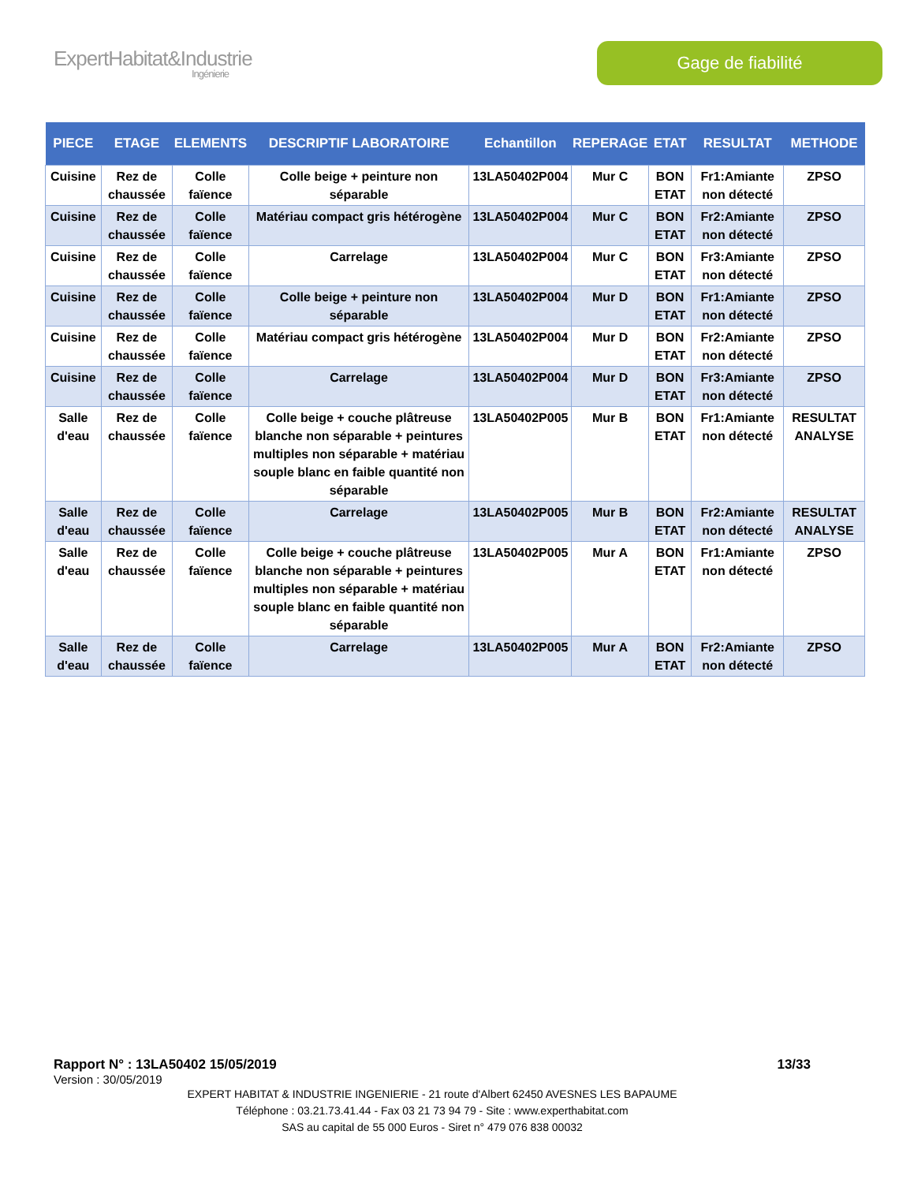ExpertHabitat&Industrie
Ingénierie
Gage de fiabilité
| PIECE | ETAGE | ELEMENTS | DESCRIPTIF LABORATOIRE | Echantillon | REPERAGE | ETAT | RESULTAT | METHODE |
| --- | --- | --- | --- | --- | --- | --- | --- | --- |
| Cuisine | Rez de chaussée | Colle faïence | Colle beige + peinture non séparable | 13LA50402P004 | Mur C | BON ETAT | Fr1:Amiante non détecté | ZPSO |
| Cuisine | Rez de chaussée | Colle faïence | Matériau compact gris hétérogène | 13LA50402P004 | Mur C | BON ETAT | Fr2:Amiante non détecté | ZPSO |
| Cuisine | Rez de chaussée | Colle faïence | Carrelage | 13LA50402P004 | Mur C | BON ETAT | Fr3:Amiante non détecté | ZPSO |
| Cuisine | Rez de chaussée | Colle faïence | Colle beige + peinture non séparable | 13LA50402P004 | Mur D | BON ETAT | Fr1:Amiante non détecté | ZPSO |
| Cuisine | Rez de chaussée | Colle faïence | Matériau compact gris hétérogène | 13LA50402P004 | Mur D | BON ETAT | Fr2:Amiante non détecté | ZPSO |
| Cuisine | Rez de chaussée | Colle faïence | Carrelage | 13LA50402P004 | Mur D | BON ETAT | Fr3:Amiante non détecté | ZPSO |
| Salle d'eau | Rez de chaussée | Colle faïence | Colle beige + couche plâtreuse blanche non séparable + peintures multiples non séparable + matériau souple blanc en faible quantité non séparable | 13LA50402P005 | Mur B | BON ETAT | Fr1:Amiante non détecté | RESULTAT ANALYSE |
| Salle d'eau | Rez de chaussée | Colle faïence | Carrelage | 13LA50402P005 | Mur B | BON ETAT | Fr2:Amiante non détecté | RESULTAT ANALYSE |
| Salle d'eau | Rez de chaussée | Colle faïence | Colle beige + couche plâtreuse blanche non séparable + peintures multiples non séparable + matériau souple blanc en faible quantité non séparable | 13LA50402P005 | Mur A | BON ETAT | Fr1:Amiante non détecté | ZPSO |
| Salle d'eau | Rez de chaussée | Colle faïence | Carrelage | 13LA50402P005 | Mur A | BON ETAT | Fr2:Amiante non détecté | ZPSO |
Rapport N° : 13LA50402 15/05/2019 13/33
Version : 30/05/2019
EXPERT HABITAT & INDUSTRIE INGENIERIE - 21 route d'Albert 62450 AVESNES LES BAPAUME
Téléphone : 03.21.73.41.44 - Fax 03 21 73 94 79 - Site : www.experthabitat.com
SAS au capital de 55 000 Euros - Siret n° 479 076 838 00032